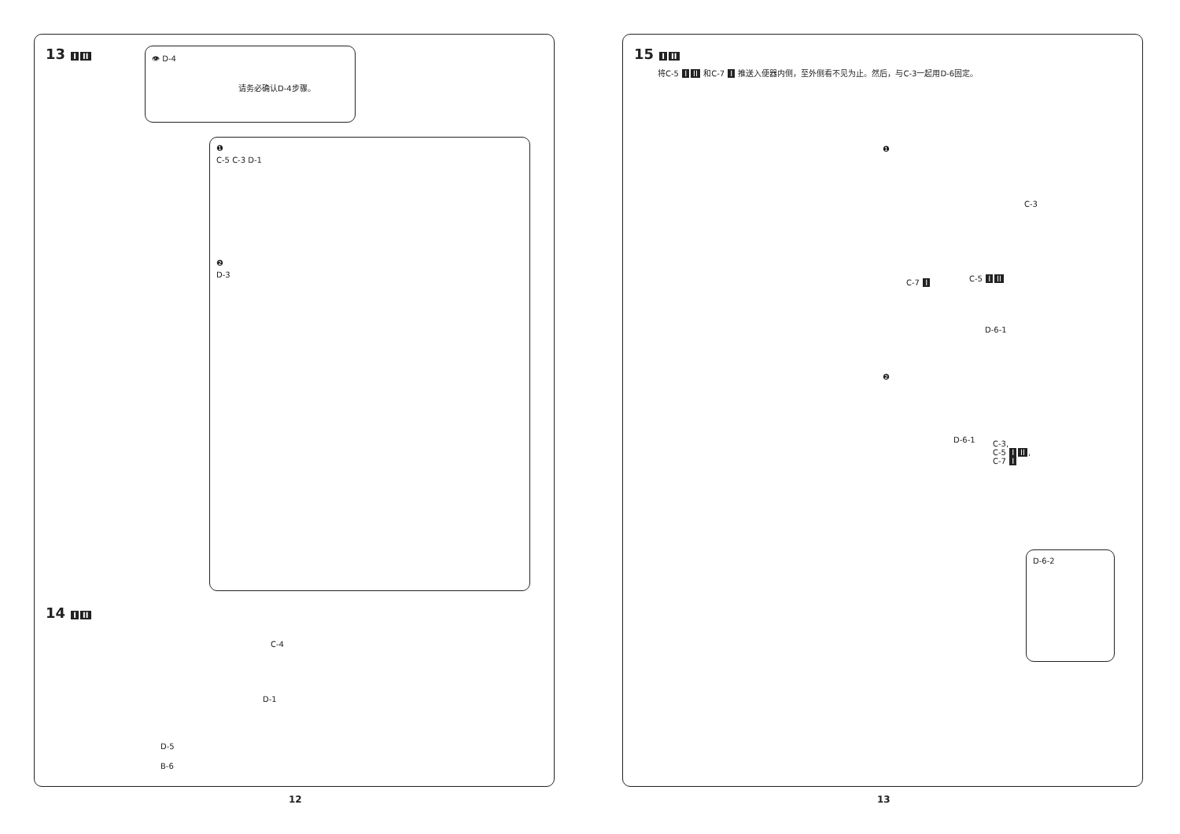13 I II
👁 D-4
请务必确认D-4步骤。
❶
C-5 C-3 D-1
❷
D-3
14 I II
C-4
D-1
D-5
B-6
12
15 I II
将C-5 I II 和C-7 I 推送入便器内侧，至外侧看不见为止。然后，与C-3一起用D-6固定。
❶
C-3
C-7 I C-5 I II
D-6-1
❷
D-6-1
C-3,
C-5 I II,
C-7 I
D-6-2
13